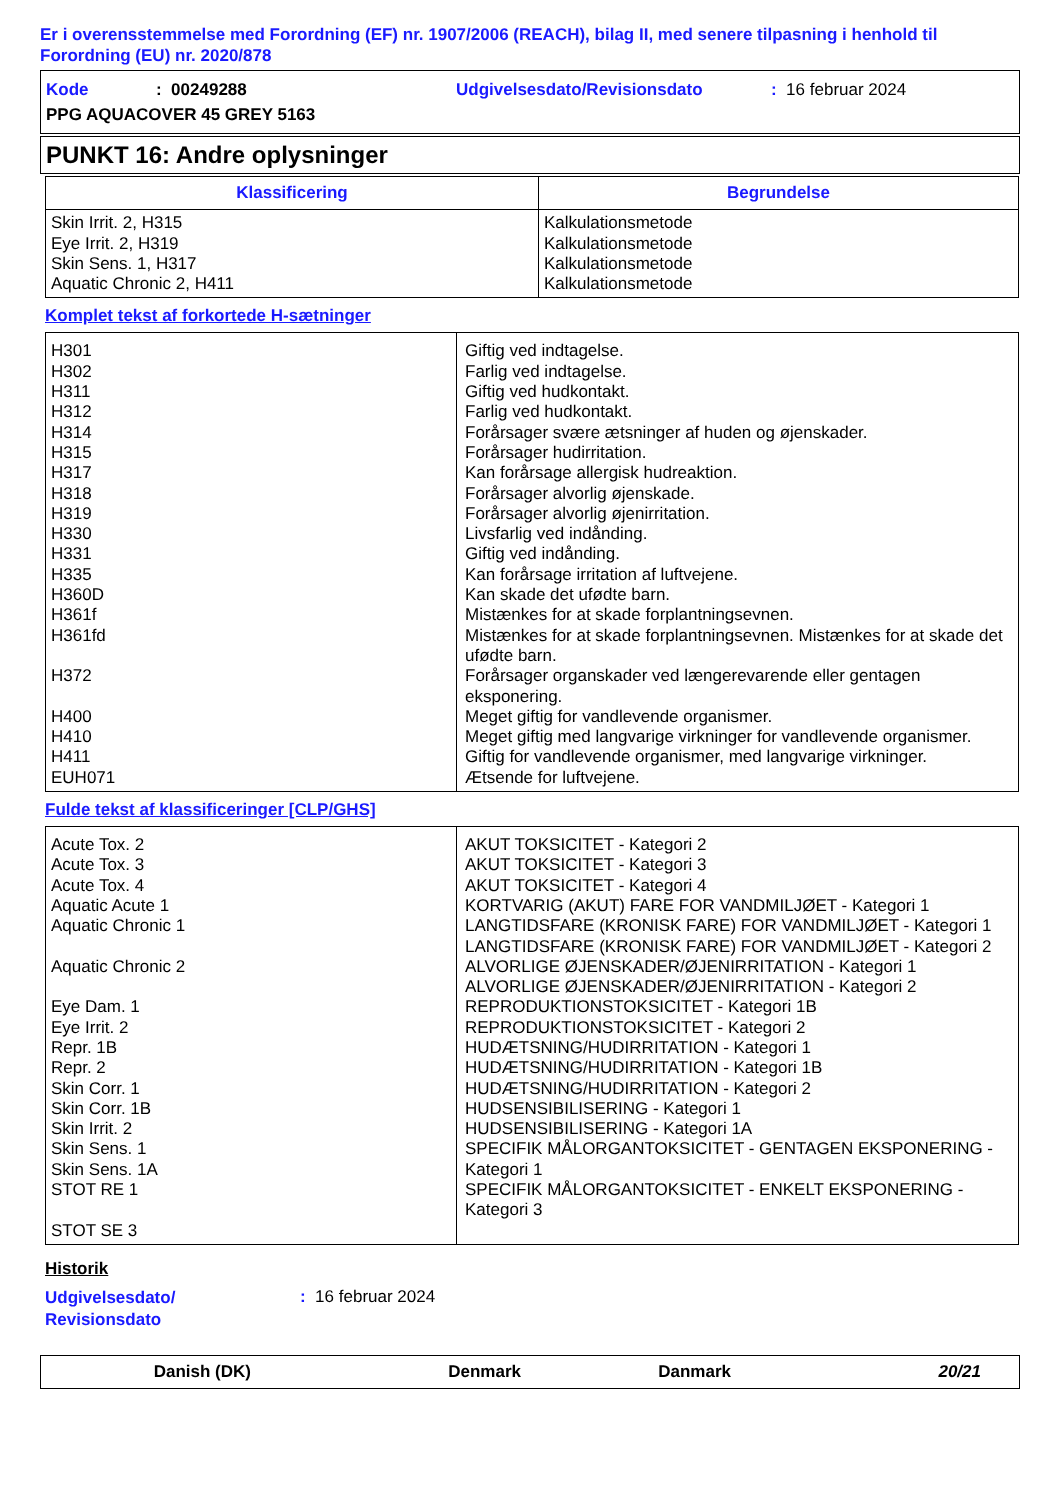Er i overensstemmelse med Forordning (EF) nr. 1907/2006 (REACH), bilag II, med senere tilpasning i henhold til Forordning (EU) nr. 2020/878
Kode: 00249288 Udgivelsesdato/Revisionsdato: 16 februar 2024
PPG AQUACOVER 45 GREY 5163
PUNKT 16: Andre oplysninger
| Klassificering | Begrundelse |
| --- | --- |
| Skin Irrit. 2, H315 Eye Irrit. 2, H319 Skin Sens. 1, H317 Aquatic Chronic 2, H411 | Kalkulationsmetode Kalkulationsmetode Kalkulationsmetode Kalkulationsmetode |
Komplet tekst af forkortede H-sætninger
| H301 H302 H311 H312 H314 H315 H317 H318 H319 H330 H331 H335 H360D H361f H361fd H372 H400 H410 H411 EUH071 | Giftig ved indtagelse. Farlig ved indtagelse. Giftig ved hudkontakt. Farlig ved hudkontakt. Forårsager svære ætsninger af huden og øjenskader. Forårsager hudirritation. Kan forårsage allergisk hudreaktion. Forårsager alvorlig øjenskade. Forårsager alvorlig øjenirritation. Livsfarlig ved indånding. Giftig ved indånding. Kan forårsage irritation af luftvejene. Kan skade det ufødte barn. Mistænkes for at skade forplantningsevnen. Mistænkes for at skade forplantningsevnen. Mistænkes for at skade det ufødte barn. Forårsager organskader ved længerevarende eller gentagen eksponering. Meget giftig for vandlevende organismer. Meget giftig med langvarige virkninger for vandlevende organismer. Giftig for vandlevende organismer, med langvarige virkninger. Ætsende for luftvejene. |
Fulde tekst af klassificeringer [CLP/GHS]
| Acute Tox. 2 Acute Tox. 3 Acute Tox. 4 Aquatic Acute 1 Aquatic Chronic 1 Aquatic Chronic 2 Eye Dam. 1 Eye Irrit. 2 Repr. 1B Repr. 2 Skin Corr. 1 Skin Corr. 1B Skin Irrit. 2 Skin Sens. 1 Skin Sens. 1A STOT RE 1 STOT SE 3 | AKUT TOKSICITET - Kategori 2 AKUT TOKSICITET - Kategori 3 AKUT TOKSICITET - Kategori 4 KORTVARIG (AKUT) FARE FOR VANDMILJØET - Kategori 1 LANGTIDSFARE (KRONISK FARE) FOR VANDMILJØET - Kategori 1 LANGTIDSFARE (KRONISK FARE) FOR VANDMILJØET - Kategori 2 ALVORLIGE ØJENSKADER/ØJENIRRITATION - Kategori 1 ALVORLIGE ØJENSKADER/ØJENIRRITATION - Kategori 2 REPRODUKTIONSTOKSICITET - Kategori 1B REPRODUKTIONSTOKSICITET - Kategori 2 HUDÆTSNING/HUDIRRITATION - Kategori 1 HUDÆTSNING/HUDIRRITATION - Kategori 1B HUDÆTSNING/HUDIRRITATION - Kategori 2 HUDSENSIBILISERING - Kategori 1 HUDSENSIBILISERING - Kategori 1A SPECIFIK MÅLORGANTOKSICITET - GENTAGEN EKSPONERING - Kategori 1 SPECIFIK MÅLORGANTOKSICITET - ENKELT EKSPONERING - Kategori 3 |
Historik
Udgivelsesdato/
Revisionsdato
: 16 februar 2024
Danish (DK) Denmark Danmark 20/21